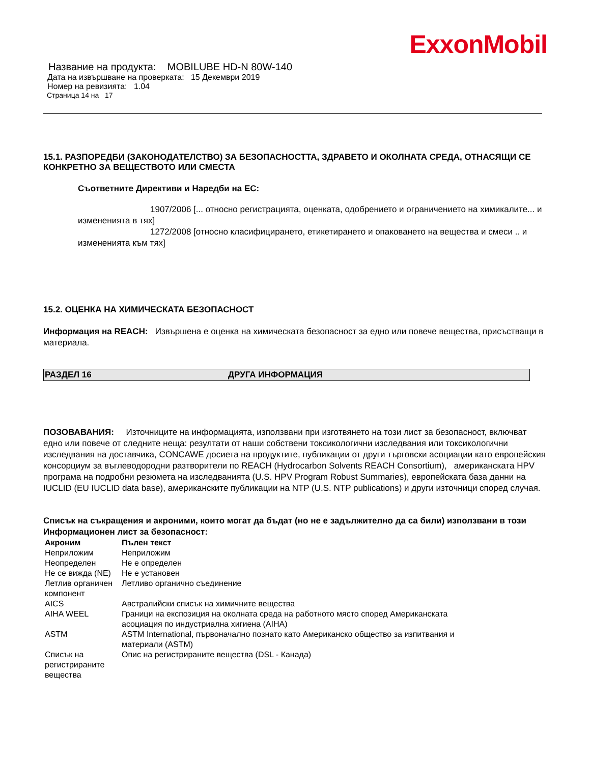ExxonMobil
Название на продукта: MOBILUBE HD-N 80W-140
Дата на извършване на проверката: 15 Декември 2019
Номер на ревизията: 1.04
Страница 14 на 17
15.1. РАЗПОРЕДБИ (ЗАКОНОДАТЕЛСТВО) ЗА БЕЗОПАСНОСТТА, ЗДРАВЕТО И ОКОЛНАТА СРЕДА, ОТНАСЯЩИ СЕ КОНКРЕТНО ЗА ВЕЩЕСТВОТО ИЛИ СМЕСТА
Съответните Директиви и Наредби на ЕС:
1907/2006 [... относно регистрацията, оценката, одобрението и ограничението на химикалите... и измененията в тях]
1272/2008 [относно класифицирането, етикетирането и опаковането на вещества и смеси .. и измененията към тях]
15.2. ОЦЕНКА НА ХИМИЧЕСКАТА БЕЗОПАСНОСТ
Информация на REACH: Извършена е оценка на химическата безопасност за едно или повече вещества, присъстващи в материала.
РАЗДЕЛ 16 ДРУГА ИНФОРМАЦИЯ
ПОЗОВАВАНИЯ: Източниците на информацията, използвани при изготвянето на този лист за безопасност, включват едно или повече от следните неща: резултати от наши собствени токсикологични изследвания или токсикологични изследвания на доставчика, CONCAWE досиета на продуктите, публикации от други търговски асоциации като европейския консорциум за въглеводородни разтворители по REACH (Hydrocarbon Solvents REACH Consortium), американската HPV програма на подробни резюмета на изследванията (U.S. HPV Program Robust Summaries), европейската база данни на IUCLID (EU IUCLID data base), американските публикации на NTP (U.S. NTP publications) и други източници според случая.
Списък на съкращения и акроними, които могат да бъдат (но не е задължително да са били) използвани в този Информационен лист за безопасност:
| Акроним | Пълен текст |
| --- | --- |
| Неприложим | Неприложим |
| Неопределен | Не е определен |
| Не се вижда (NE) | Не е установен |
| Летлив органичен компонент | Летливо органично съединение |
| AICS | Австралийски списък на химичните вещества |
| AIHA WEEL | Граници на експозиция на околната среда на работното място според Американската асоциация по индустриална хигиена (AIHA) |
| ASTM | ASTM International, първоначално познато като Американско общество за изпитвания и материали (ASTM) |
| Списък на регистрираните вещества | Опис на регистрираните вещества (DSL - Канада) |